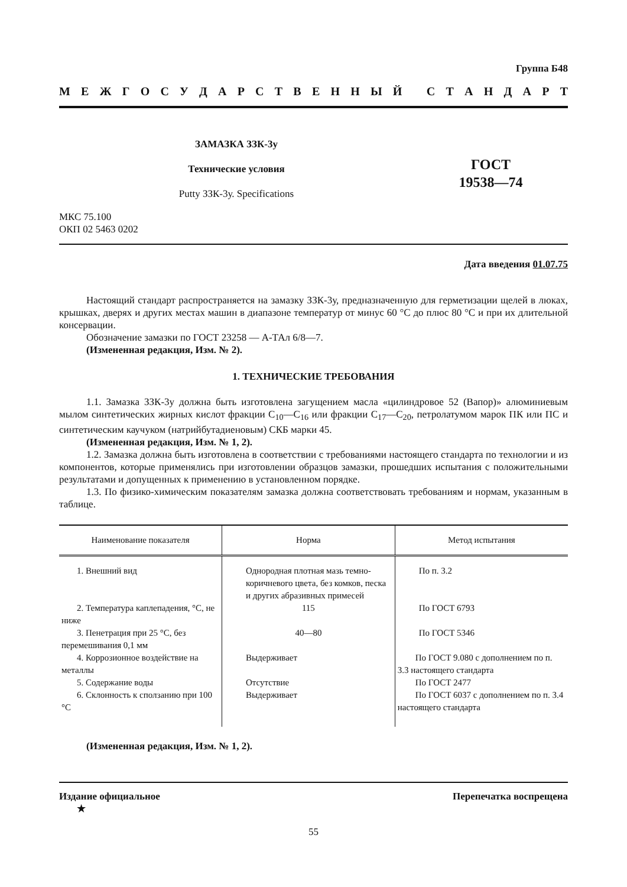Группа Б48
МЕЖГОСУДАРСТВЕННЫЙ СТАНДАРТ
ЗАМАЗКА ЗЗК-3у
Технические условия
Putty ЗЗК-3у. Specifications
ГОСТ
19538—74
МКС 75.100
ОКП 02 5463 0202
Дата введения 01.07.75
Настоящий стандарт распространяется на замазку ЗЗК-3у, предназначенную для герметизации щелей в люках, крышках, дверях и других местах машин в диапазоне температур от минус 60 °С до плюс 80 °С и при их длительной консервации.
Обозначение замазки по ГОСТ 23258 — А-ТАл 6/8—7.
(Измененная редакция, Изм. № 2).
1. ТЕХНИЧЕСКИЕ ТРЕБОВАНИЯ
1.1. Замазка ЗЗК-3у должна быть изготовлена загущением масла «цилиндровое 52 (Вапор)» алюминиевым мылом синтетических жирных кислот фракции С<sub>10</sub>—С<sub>16</sub> или фракции С<sub>17</sub>—С<sub>20</sub>, петролатумом марок ПК или ПС и синтетическим каучуком (натрийбутадиеновым) СКБ марки 45.
(Измененная редакция, Изм. № 1, 2).
1.2. Замазка должна быть изготовлена в соответствии с требованиями настоящего стандарта по технологии и из компонентов, которые применялись при изготовлении образцов замазки, прошедших испытания с положительными результатами и допущенных к применению в установленном порядке.
1.3. По физико-химическим показателям замазка должна соответствовать требованиям и нормам, указанным в таблице.
| Наименование показателя | Норма | Метод испытания |
| --- | --- | --- |
| 1. Внешний вид | Однородная плотная мазь темно-коричневого цвета, без комков, песка и других абразивных примесей | По п. 3.2 |
| 2. Температура каплепадения, °С, не ниже | 115 | По ГОСТ 6793 |
| 3. Пенетрация при 25 °С, без перемешивания 0,1 мм | 40—80 | По ГОСТ 5346 |
| 4. Коррозионное воздействие на металлы | Выдерживает | По ГОСТ 9.080 с дополнением по п. 3.3 настоящего стандарта |
| 5. Содержание воды | Отсутствие | По ГОСТ 2477 |
| 6. Склонность к сползанию при 100 °С | Выдерживает | По ГОСТ 6037 с дополнением по п. 3.4 настоящего стандарта |
(Измененная редакция, Изм. № 1, 2).
Издание официальное
★ Перепечатка воспрещена
55